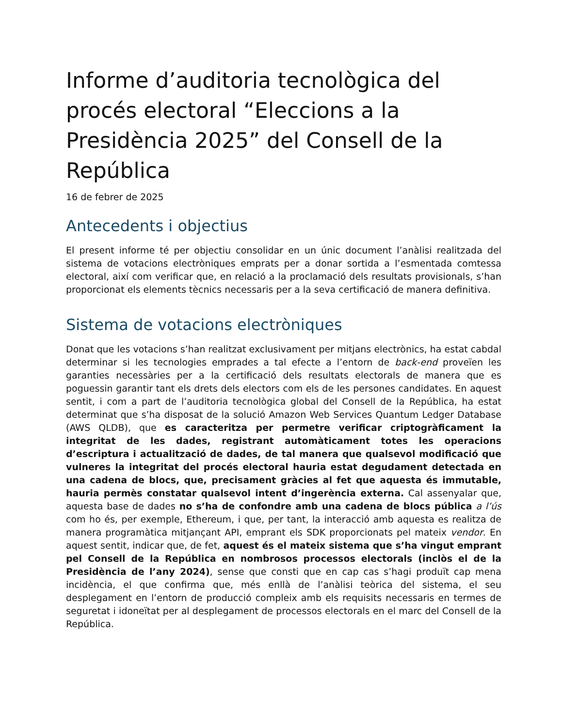Informe d’auditoria tecnològica del procés electoral “Eleccions a la Presidència 2025” del Consell de la República
16 de febrer de 2025
Antecedents i objectius
El present informe té per objectiu consolidar en un únic document l’anàlisi realitzada del sistema de votacions electròniques emprats per a donar sortida a l’esmentada comtessa electoral, així com verificar que, en relació a la proclamació dels resultats provisionals, s’han proporcionat els elements tècnics necessaris per a la seva certificació de manera definitiva.
Sistema de votacions electròniques
Donat que les votacions s’han realitzat exclusivament per mitjans electrònics, ha estat cabdal determinar si les tecnologies emprades a tal efecte a l’entorn de back-end proveïen les garanties necessàries per a la certificació dels resultats electorals de manera que es poguessin garantir tant els drets dels electors com els de les persones candidates. En aquest sentit, i com a part de l’auditoria tecnològica global del Consell de la República, ha estat determinat que s’ha disposat de la solució Amazon Web Services Quantum Ledger Database (AWS QLDB), que es caracteritza per permetre verificar criptogràficament la integritat de les dades, registrant automàticament totes les operacions d’escriptura i actualització de dades, de tal manera que qualsevol modificació que vulneres la integritat del procés electoral hauria estat degudament detectada en una cadena de blocs, que, precisament gràcies al fet que aquesta és immutable, hauria permès constatar qualsevol intent d’ingerència externa. Cal assenyalar que, aquesta base de dades no s’ha de confondre amb una cadena de blocs pública a l’ús com ho és, per exemple, Ethereum, i que, per tant, la interacció amb aquesta es realitza de manera programàtica mitjançant API, emprant els SDK proporcionats pel mateix vendor. En aquest sentit, indicar que, de fet, aquest és el mateix sistema que s’ha vingut emprant pel Consell de la República en nombrosos processos electorals (inclòs el de la Presidència de l’any 2024), sense que consti que en cap cas s’hagi produït cap mena incidència, el que confirma que, més enllà de l’anàlisi teòrica del sistema, el seu desplegament en l’entorn de producció compleix amb els requisits necessaris en termes de seguretat i idoneïtat per al desplegament de processos electorals en el marc del Consell de la República.